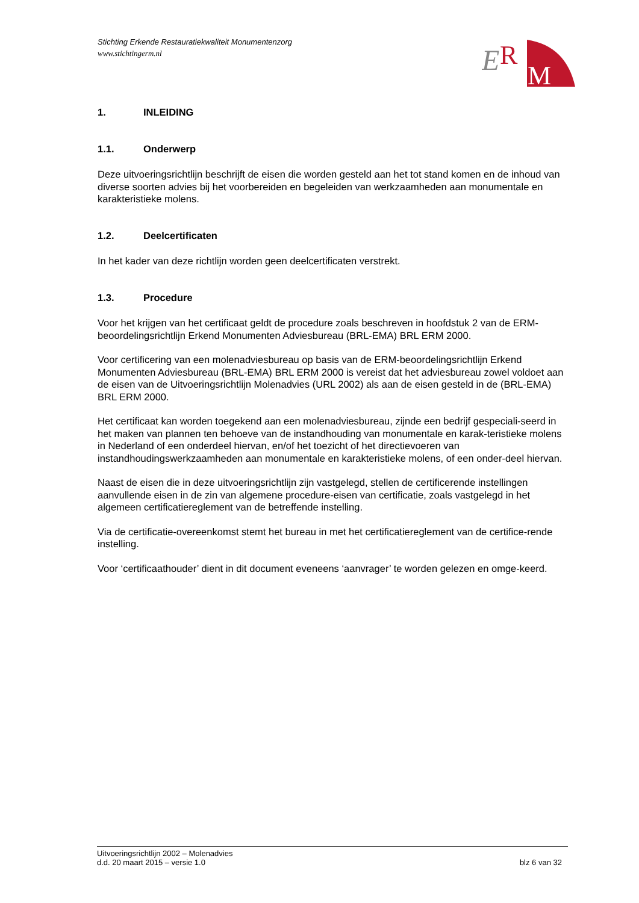Stichting Erkende Restauratiekwaliteit Monumentenzorg
www.stichtingerm.nl
E
R
M
1. INLEIDING
1.1. Onderwerp
Deze uitvoeringsrichtlijn beschrijft de eisen die worden gesteld aan het tot stand komen en de inhoud van diverse soorten advies bij het voorbereiden en begeleiden van werkzaamheden aan monumentale en karakteristieke molens.
1.2. Deelcertificaten
In het kader van deze richtlijn worden geen deelcertificaten verstrekt.
1.3. Procedure
Voor het krijgen van het certificaat geldt de procedure zoals beschreven in hoofdstuk 2 van de ERM-beoordelingsrichtlijn Erkend Monumenten Adviesbureau (BRL-EMA) BRL ERM 2000.
Voor certificering van een molenadviesbureau op basis van de ERM-beoordelingsrichtlijn Erkend Monumenten Adviesbureau (BRL-EMA) BRL ERM 2000 is vereist dat het adviesbureau zowel voldoet aan de eisen van de Uitvoeringsrichtlijn Molenadvies (URL 2002) als aan de eisen gesteld in de (BRL-EMA) BRL ERM 2000.
Het certificaat kan worden toegekend aan een molenadviesbureau, zijnde een bedrijf gespeciali-seerd in het maken van plannen ten behoeve van de instandhouding van monumentale en karak-teristieke molens in Nederland of een onderdeel hiervan, en/of het toezicht of het directievoeren van instandhoudingswerkzaamheden aan monumentale en karakteristieke molens, of een onder-deel hiervan.
Naast de eisen die in deze uitvoeringsrichtlijn zijn vastgelegd, stellen de certificerende instellingen aanvullende eisen in de zin van algemene procedure-eisen van certificatie, zoals vastgelegd in het algemeen certificatiereglement van de betreffende instelling.
Via de certificatie-overeenkomst stemt het bureau in met het certificatiereglement van de certifice-rende instelling.
Voor ‘certificaathouder’ dient in dit document eveneens ‘aanvrager’ te worden gelezen en omge-keerd.
Uitvoeringsrichtlijn 2002 – Molenadvies
d.d. 20 maart 2015 – versie 1.0 blz 6 van 32